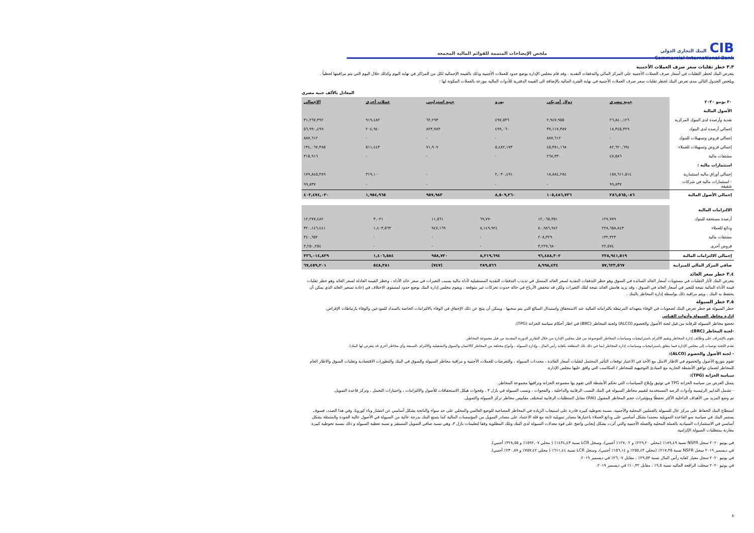CIBالبنك التجاري الدولي
Commercial International Bank
ملخص الإيضاحات المتممة للقوائم المالية المجمعة
٣.٣ خطر تقلبات سعر صرف العملات الأجنبية
يتعرض البنك لخطر التقلبات في أسعار صرف العملات الأجنبية على المركز المالي والتدفقات النقدية . وقد قام مجلس الإدارة بوضع حدود للعملات الأجنبية وذلك بالقيمة الإجمالية لكل من المراكز في نهاية اليوم وكذلك خلال اليوم التي يتم مراقبتها لحظياً .
ويلخص الجدول التالي مدى تعرض البنك لخطر تقلبات سعر صرف العملات الأجنبية في نهاية الفترة المالية بالإضافة الى القيمة الدفترية للأدوات المالية موزعة بالعملات المكونة لها :
المعادل بالألف جنيه مصري
| ٣٠ يونيو ٢٠٢٠ | جنيه مصري | دولار أمريكي | يورو | جنيه استرليني | عملات أخرى | الاجمالي |
| --- | --- | --- | --- | --- | --- | --- |
| الأصول المالية | | | | | | |
| نقدية وأرصدة لدى البنوك المركزية | ٢٦,٨٤٠,١٢٦ | ٢,٩٤٧,٩٥٥ | ٤٩٧,٥٣٦ | ٦٢,٢٩٣ | ٩١٩,٤٨٢ | ٣١,٢٦٧,٣٩٢ |
| إجمالي أرصدة لدى البنوك | ١٨,٣٤٥,٣٢٩ | ٣٧,١١٧,٣٨٧ | ٤٩٩,٠٦٠ | ٨٢٣,٧٨٣ | ٢٠٤,٩٤٠ | ٥٦,٩٩٠,٤٩٩ |
| إجمالي قروض وتسهيلات للبنوك | - | ٨٨٧,٦١٢ | - | - | - | ٨٨٧,٦١٢ |
| إجمالي قروض وتسهيلات للعملاء | ٨٢,٦٢٠,٦٩٤ | ٤٥,٣٨١,١٦٨ | ٥,٤٨٢,١٧٣ | ٧١,٩٠٧ | ٥١١,٤٤٣ | ١٣٤,٠٦٧,٣٨٥ |
| مشتقات مالية | ٤٧,٥٨٦ | ٢٦٨,٣٣٠ | - | - | - | ٣١٥,٩١٦ |
| استثمارات مالية : | | | | | | |
| إجمالي أوراق مالية استثمارية | ١٥٨,٦١١,٥١٤ | ١٨,٨٨٤,٢٨٤ | ٢,٠٣٠,٤٩١ | - | ٣١٩,١٠٠ | ١٧٩,٨٤٥,٣٨٩ |
| - استثمارات مالية في شركات شقيقة | ٩٩,٨٣٧ | - | - | - | - | ٩٩,٨٣٧ |
| إجمالي الأصول المالية | ٢٨٦,٥٦٥,٠٨٦ | ١٠٥,٤٨٦,٧٣٦ | ٨,٥٠٩,٢٦٠ | ٩٥٧,٩٨٣ | ١,٩٥٤,٩٦٥ | ٤٠٣,٤٧٤,٠٣٠ |
| الالتزامات المالية | | | | | | |
| أرصدة مستحقة للبنوك | ١٢٧,٧٧٩ | ١٢,٠٦٥,٣٥١ | ٦٩,٧٧٠ | ١١,٥٦١ | ٣,٠٢١ | ١٢,٢٧٧,٤٨٢ |
| ودائع للعملاء | ٢٢٨,٦٥٨,٨٤٣ | ٨٠,٩٨٦,٩٤٢ | ٨,١٤٩,٩٢٤ | ٩٤٧,١٦٩ | ١,٤٠٣,٥٦٣ | ٣٢٠,١٤٦,٤٤١ |
| مشتقات مالية | ١٣٢,٣٢٣ | ٢٠٨,٣٢٩ | - | - | - | ٣٤٠,٦٥٢ |
| قروض أخرى | ٢٢,٥٧٤ | ٣,٢٢٧,٦٨٠ | - | - | - | ٣,٢٥٠,٢٥٤ |
| إجمالي الالتزامات المالية | ٢٢٨,٩٤١,٥١٩ | ٩٦,٤٨٨,٣٠٢ | ٨,٢١٩,٦٩٤ | ٩٥٨,٧٣٠ | ١,٤٠٦,٥٨٤ | ٣٣٦,٠١٤,٨٢٩ |
| صافي المركز المالي للميزانية | ٥٧,٦٢٣,٥٦٧ | ٨,٩٩٨,٤٣٤ | ٢٨٩,٥٦٦ | (٧٤٧) | ٥٤٨,٣٨١ | ٦٧,٤٥٩,٢٠١ |
٣.٤ خطر سعر العائد
يتعرض البنك لأثار التقلبات في مستويات أسعار العائد السائدة في السوق وهو خطر التدفقات النقدية لسعر العائد المتمثل في تذبذب التدفقات النقدية المستقبلية لأداة مالية بسبب التغيرات في سعر عائد الأداة ، وخطر القيمة العادلة لسعر العائد وهو خطر تقلبات قيمة الأداة المالية نتيجة للتغير في أسعار العائد في السوق ، وقد يزيد هامش العائد نتيجة لتلك التغيرات ولكن قد تنخفض الأرباح في حالة حدوث تحركات غير متوقعة . ويقوم مجلس إدارة البنك بوضع حدود لمستوى الاختلاف في إعادة تسعير العائد الذي يمكن أن يحتفظ به البنك ، ويتم مراقبة ذلك بواسطة إدارة المخاطر بالبنك .
٣.٥ خطر السيولة
خطر السيولة هو خطر تعرض البنك لصعوبات في الوفاء بتعهداته المرتبطة بالتزاماته المالية عند الاستحقاق واستبدال المبالغ التي يتم سحبها . ويمكن أن ينتج عن ذلك الإخفاق في الوفاء بالالتزامات الخاصة بالسداد للمودعين والوفاء بارتباطات الإقراض.
إدارة مخاطر السيولة وأدوات القياس
تخضع مخاطر السيولة للرقابة من قبل لجنة الأصول والخصوم (ALCO) ولجنة المخاطر (BRC) في اطار أحكام سياسة الخزانة (TPG).
-لجنة المخاطر (BRC):
تقوم بالإشراف على وظائف إدارة المخاطر وتقيم الالتزام باستراتيجيات وسياسات المخاطر الموضوعة من قبل مجلس الإدارة من خلال التقارير الدورية المقدمة من قبل مجموعة المخاطر.
تقدم اللجنة توصيات إلى مجلس الإدارة فيما يتعلق باستراتيجيات وسياسات إدارة المخاطر (بما في ذلك تلك المتعلقة بكفاية رأس المال ، وإدارة السيولة ، وأنواع مختلفة من المخاطر كالائتمان والسوق والتشغيلية والالتزام ،السمعة وأي مخاطر أخرى قد يتعرض لها البنك).
- لجنة الأصول والخصوم (ALCO):
تقوم بتوزيع الأصول والخصوم في الاطار الامثل مع الأخذ في الاعتبار توقعات التأثير المحتمل لتقلبات أسعار الفائدة ، محددات السيولة ، والتعرضات للعملات الأجنبية و مراقبة مخاطر السيولة والسوق في البنك والتطورات الاقتصادية وتقلبات السوق والاطار العام للمخاطر لضمان توافق الأنشطة الجارية مع المبادئ التوجيهية للمخاطر / المكاسب التي وافق عليها مجلس الإدارة.
سياسة الخزانة (TPG):
يتمثل الغرض من سياسة الخزانة TPG في توثيق وإبلاغ السياسات التي تحكم الأنشطة التي تقوم بها مجموعة الخزانة وتراقبها مجموعة المخاطر.
- تشمل التدابير الرئيسية وأدوات الرصد المستخدمة لتقييم مخاطر السيولة في البنك النسب الرقابية والداخلية ، والفجوات ، ونسب السيولة في بازل ٣ ، وفجوات هيكل الاستحقاقات للأصول والالتزامات ، واختبارات التحمل ، وتركز قاعدة التمويل.
تم وضع المزيد من الأهداف الداخلية الأكثر تحفظًا ومؤشرات حجم المخاطر المقبول (RAI) مقابل المتطلبات الرقابية لمختلف مقاييس مخاطر تركز السيولة والتمويل.
استطاع البنك الحفاظ على مركز عال للسيولة بالعملتين المحلية والأجنبية، بنسبة تحوطية كبيرة قادرة على استيعاب الزيادة في المخاطر المصاحبة للوضع العالمي والمحلي على حد سواء والناتجة بشكل أساسي عن انتشار وباء كورونا. وفي هذا الصدد، فسوف يستمر البنك في سياسة نمو القاعدة التمويلية معتمدا بشكل أساسي على ودائع العملاء باعتبارها مصادر تمويلية ثابتة مع قلة الاعتماد على مصادر التمويل من المؤسسات المالية كما يتمتع البنك بدرجة عالية من السيولة في الأصول عالية الجودة والمتمثلة بشكل أساسي في الاستثمارات السيادية بالعملة المحلية والعملة الأجنبية والتي أثرت بشكل إيجابي واضح على قوة معدلات السيولة لدى البنك وتلك المطلوبة وفقا لتعليمات بازل ٣، وهي نسبة صافي التمويل المستقر و نسبة تغطية السيولة و ذلك بنسبة تحوطية كبيرة مقارنة بمتطلبات السيولة الإلزامية.
في يونيو ٢٠٢٠ سجل NSFR نسبة ١٨٩,٤٩٪ (محلي ٢٢٩,٢٠٪ و ١٢٧,٠٢٪ أجنبي)، وسجل LCR نسبة ١٤٣٤,٤٣٪ ( محلي ١٥٩٢,٠٧٪ و ٣٢٨,٥٥٪ أجنبي).
في ديسمبر ٢٠١٩ سجل NSFR نسبة ٢١٧,٣٥٪ (محلي ٢٥٥,٤٣٪ و ١٥٦,١٤٪ أجنبي)، وسجل LCR نسبة ٦١١,٤٤٪ ( محلي ٧٥٧,٤٢٪ و ٢٣٠,٨٧٪ أجنبي).
في يونيو ٢٠٢٠ سجل معيار كفاية رأس المال نسبة ٢٩,٥٣٪ ، مقابل ٢٦,٠٧٪ في ديسمبر ٢٠١٩.
في يونيو ٢٠٢٠ سجلت الرافعة الماليه نسبة ٩,٥٪ ، مقابل ١٠,٣٢٪ في ديسمبر ٢٠١٩.
٨